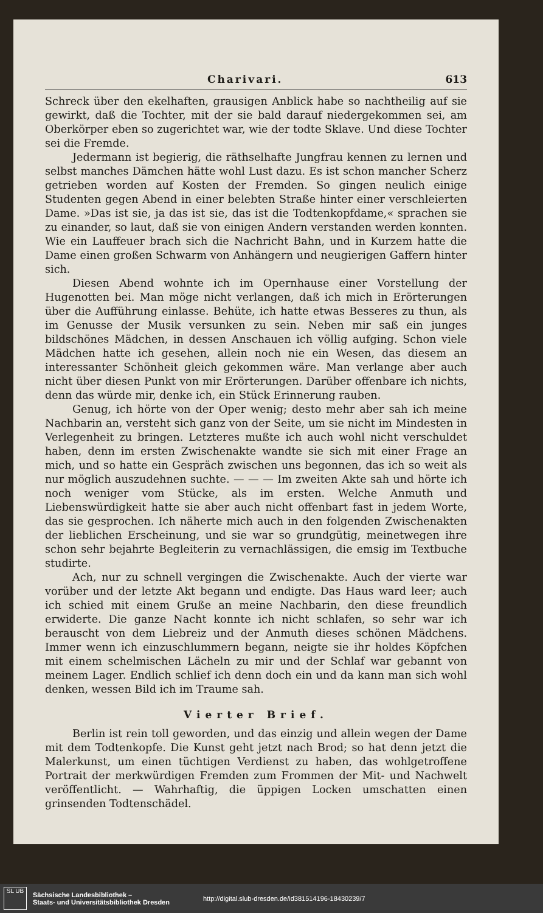Charivari. 613
Schreck über den ekelhaften, grausigen Anblick habe so nachtheilig auf sie gewirkt, daß die Tochter, mit der sie bald darauf niedergekommen sei, am Oberkörper eben so zugerichtet war, wie der todte Sklave. Und diese Tochter sei die Fremde.
Jedermann ist begierig, die räthselhafte Jungfrau kennen zu lernen und selbst manches Dämchen hätte wohl Lust dazu. Es ist schon mancher Scherz getrieben worden auf Kosten der Fremden. So gingen neulich einige Studenten gegen Abend in einer belebten Straße hinter einer verschleierten Dame. »Das ist sie, ja das ist sie, das ist die Todtenkopfdame,« sprachen sie zu einander, so laut, daß sie von einigen Andern verstanden werden konnten. Wie ein Lauffeuer brach sich die Nachricht Bahn, und in Kurzem hatte die Dame einen großen Schwarm von Anhängern und neugierigen Gaffern hinter sich.
Diesen Abend wohnte ich im Opernhause einer Vorstellung der Hugenotten bei. Man möge nicht verlangen, daß ich mich in Erörterungen über die Aufführung einlasse. Behüte, ich hatte etwas Besseres zu thun, als im Genusse der Musik versunken zu sein. Neben mir saß ein junges bildschönes Mädchen, in dessen Anschauen ich völlig aufging. Schon viele Mädchen hatte ich gesehen, allein noch nie ein Wesen, das diesem an interessanter Schönheit gleich gekommen wäre. Man verlange aber auch nicht über diesen Punkt von mir Erörterungen. Darüber offenbare ich nichts, denn das würde mir, denke ich, ein Stück Erinnerung rauben.
Genug, ich hörte von der Oper wenig; desto mehr aber sah ich meine Nachbarin an, versteht sich ganz von der Seite, um sie nicht im Mindesten in Verlegenheit zu bringen. Letzteres mußte ich auch wohl nicht verschuldet haben, denn im ersten Zwischenakte wandte sie sich mit einer Frage an mich, und so hatte ein Gespräch zwischen uns begonnen, das ich so weit als nur möglich auszudehnen suchte. — — — Im zweiten Akte sah und hörte ich noch weniger vom Stücke, als im ersten. Welche Anmuth und Liebenswürdigkeit hatte sie aber auch nicht offenbart fast in jedem Worte, das sie gesprochen. Ich näherte mich auch in den folgenden Zwischenakten der lieblichen Erscheinung, und sie war so grundgütig, meinetwegen ihre schon sehr bejahrte Begleiterin zu vernachlässigen, die emsig im Textbuche studirte.
Ach, nur zu schnell vergingen die Zwischenakte. Auch der vierte war vorüber und der letzte Akt begann und endigte. Das Haus ward leer; auch ich schied mit einem Gruße an meine Nachbarin, den diese freundlich erwiderte. Die ganze Nacht konnte ich nicht schlafen, so sehr war ich berauscht von dem Liebreiz und der Anmuth dieses schönen Mädchens. Immer wenn ich einzuschlummern begann, neigte sie ihr holdes Köpfchen mit einem schelmischen Lächeln zu mir und der Schlaf war gebannt von meinem Lager. Endlich schlief ich denn doch ein und da kann man sich wohl denken, wessen Bild ich im Traume sah.
Vierter Brief.
Berlin ist rein toll geworden, und das einzig und allein wegen der Dame mit dem Todtenkopfe. Die Kunst geht jetzt nach Brod; so hat denn jetzt die Malerkunst, um einen tüchtigen Verdienst zu haben, das wohlgetroffene Portrait der merkwürdigen Fremden zum Frommen der Mit- und Nachwelt veröffentlicht. — Wahrhaftig, die üppigen Locken umschatten einen grinsenden Todtenschädel.
SL UB
Sächsische Landesbibliothek –
Staats- und Universitätsbibliothek Dresden http://digital.slub-dresden.de/id381514196-18430239/7